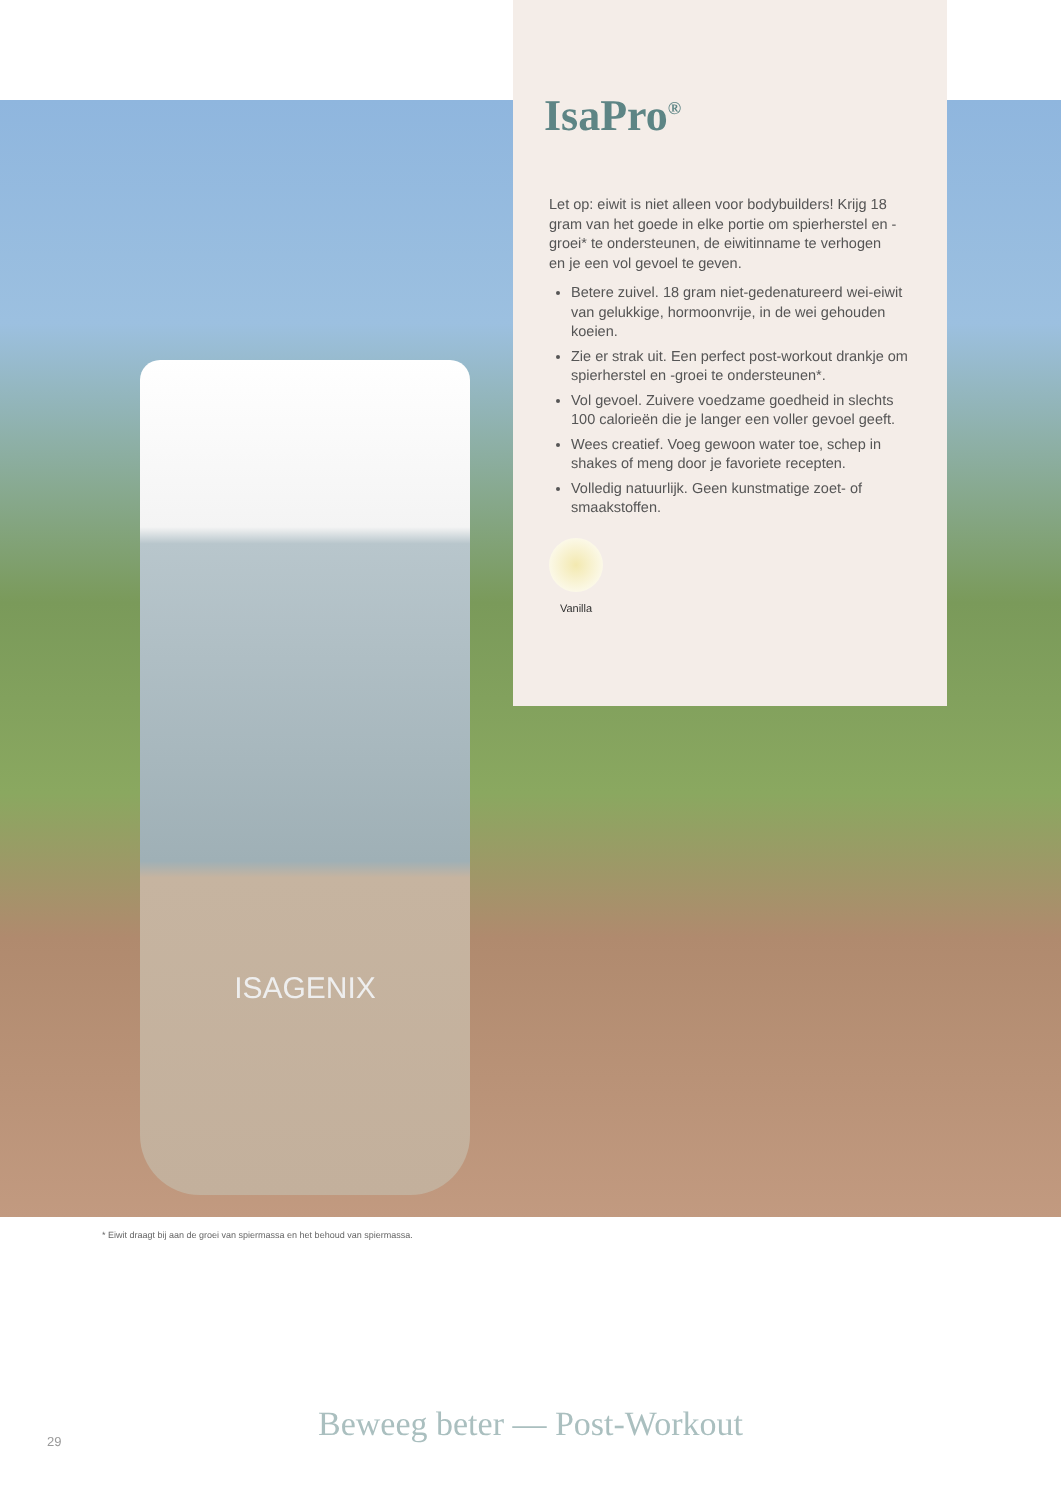ISAGENIX
IsaPro<sup>®</sup>
Let op: eiwit is niet alleen voor bodybuilders! Krijg 18 gram van het goede in elke portie om spierherstel en -groei* te ondersteunen, de eiwitinname te verhogen
en je een vol gevoel te geven.
Betere zuivel. 18 gram niet-gedenatureerd wei-eiwit van gelukkige, hormoonvrije, in de wei gehouden koeien.
Zie er strak uit. Een perfect post-workout drankje om spierherstel en -groei te ondersteunen*.
Vol gevoel. Zuivere voedzame goedheid in slechts 100 calorieën die je langer een voller gevoel geeft.
Wees creatief. Voeg gewoon water toe, schep in shakes of meng door je favoriete recepten.
Volledig natuurlijk. Geen kunstmatige zoet- of smaakstoffen.
Vanilla
* Eiwit draagt bij aan de groei van spiermassa en het behoud van spiermassa.
29 Beweeg beter — Post-Workout